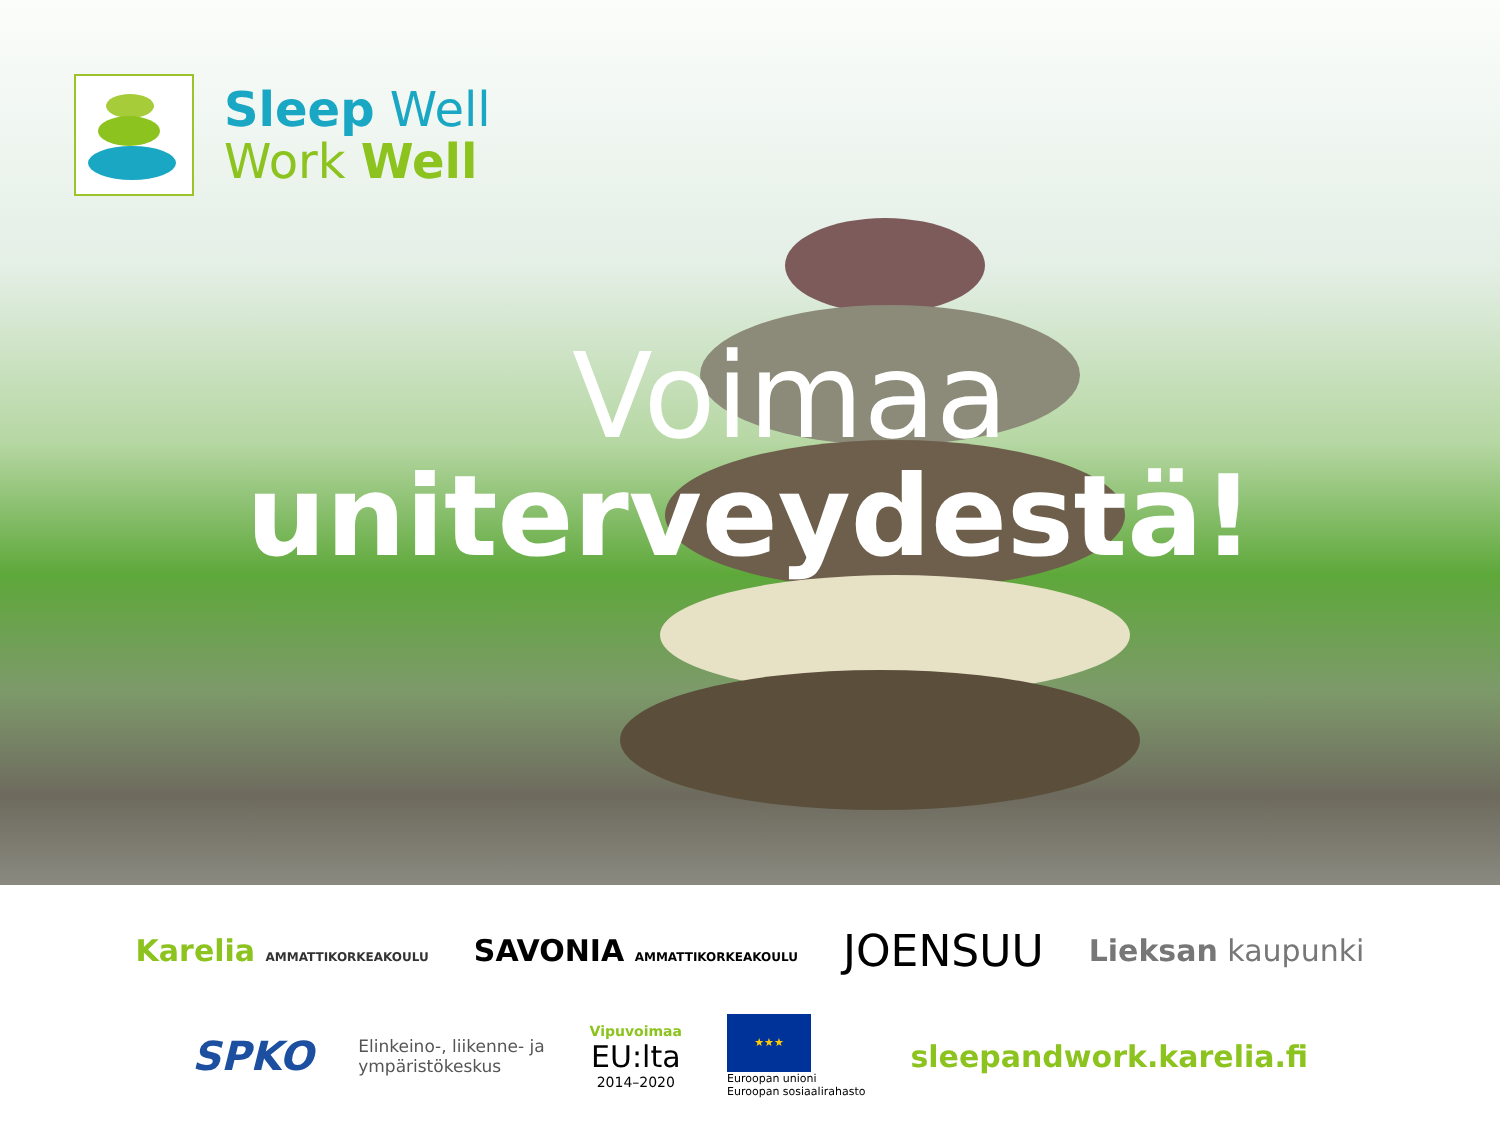Sleep Well
Work Well
Voimaa
uniterveydestä!
Karelia AMMATTIKORKEAKOULU SAVONIA AMMATTIKORKEAKOULU JOENSUU Lieksan kaupunki
SPKO Elinkeino-, liikenne- ja
ympäristökeskus Vipuvoimaa
EU:lta
2014–2020 ★★★
Euroopan unioni
Euroopan sosiaalirahasto sleepandwork.karelia.fi